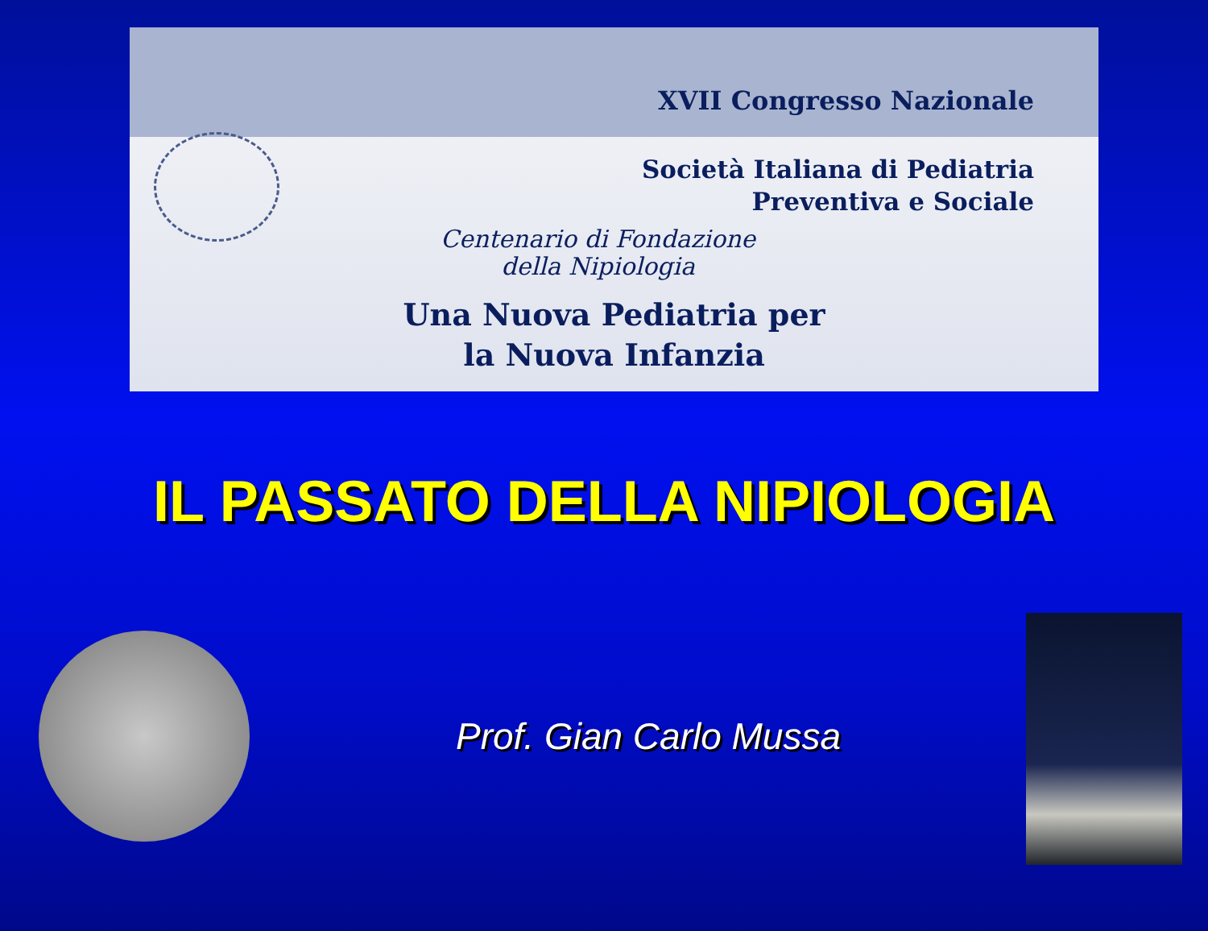XVII Congresso Nazionale
Società Italiana di Pediatria
Preventiva e Sociale
Centenario di Fondazione
della Nipiologia
Una Nuova Pediatria per
la Nuova Infanzia
IL PASSATO DELLA NIPIOLOGIA
Prof. Gian Carlo Mussa